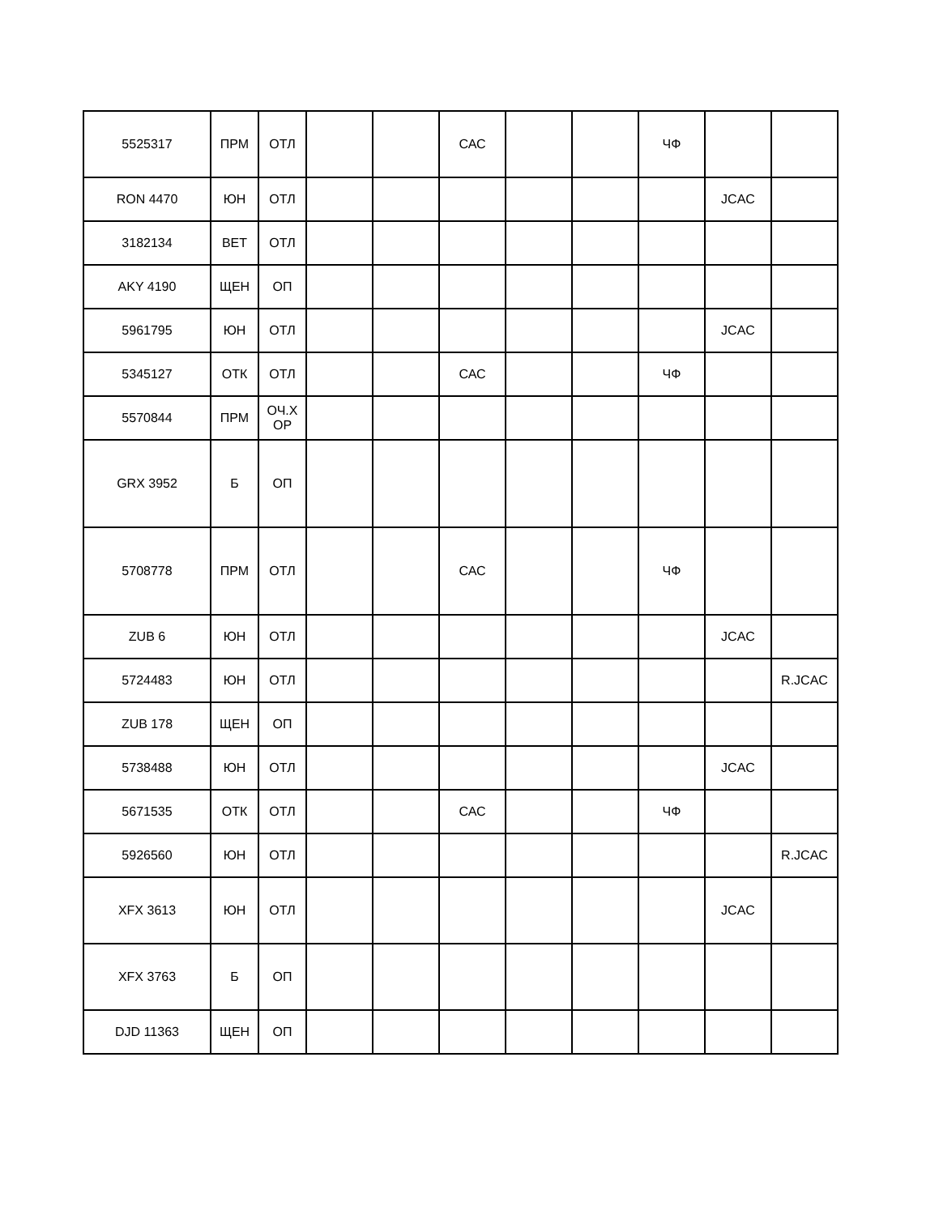| 5525317 | ПРМ | ОТЛ | | | САС | | | ЧФ | | |
| RON 4470 | ЮН | ОТЛ | | | | | | | JCAC | |
| 3182134 | ВЕТ | ОТЛ | | | | | | | | |
| AKY 4190 | ЩЕН | ОП | | | | | | | | |
| 5961795 | ЮН | ОТЛ | | | | | | | JCAC | |
| 5345127 | ОТК | ОТЛ | | | САС | | | ЧФ | | |
| 5570844 | ПРМ | ОЧ.Х ОР | | | | | | | | |
| GRX 3952 | Б | ОП | | | | | | | | |
| 5708778 | ПРМ | ОТЛ | | | САС | | | ЧФ | | |
| ZUB 6 | ЮН | ОТЛ | | | | | | | JCAC | |
| 5724483 | ЮН | ОТЛ | | | | | | | | R.JCAC |
| ZUB 178 | ЩЕН | ОП | | | | | | | | |
| 5738488 | ЮН | ОТЛ | | | | | | | JCAC | |
| 5671535 | ОТК | ОТЛ | | | САС | | | ЧФ | | |
| 5926560 | ЮН | ОТЛ | | | | | | | | R.JCAC |
| XFX 3613 | ЮН | ОТЛ | | | | | | | JCAC | |
| XFX 3763 | Б | ОП | | | | | | | | |
| DJD 11363 | ЩЕН | ОП | | | | | | | | |